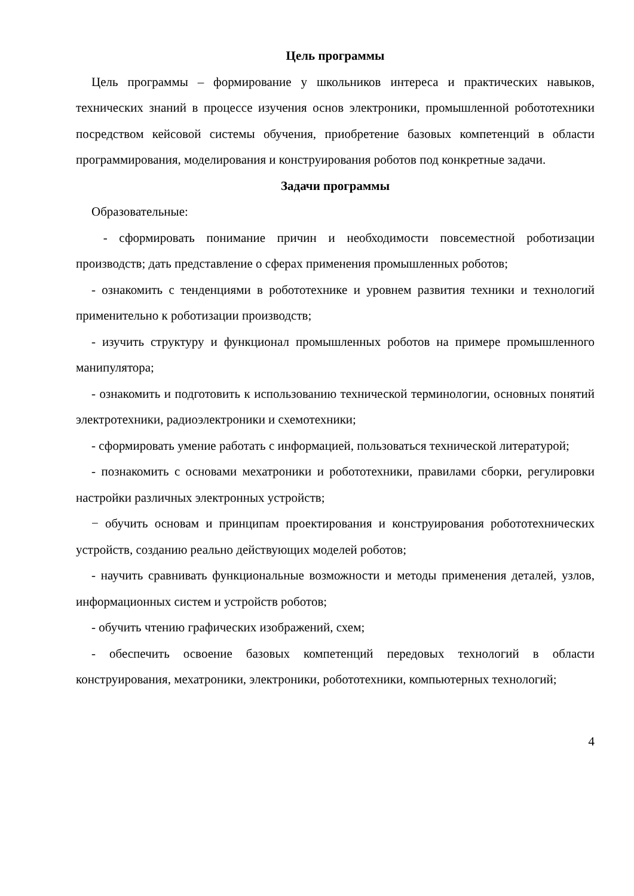Цель программы
Цель программы – формирование у школьников интереса и практических навыков, технических знаний в процессе изучения основ электроники, промышленной робототехники посредством кейсовой системы обучения, приобретение базовых компетенций в области программирования, моделирования и конструирования роботов под конкретные задачи.
Задачи программы
Образовательные:
- сформировать понимание причин и необходимости повсеместной роботизации производств; дать представление о сферах применения промышленных роботов;
- ознакомить с тенденциями в робототехнике и уровнем развития техники и технологий применительно к роботизации производств;
- изучить структуру и функционал промышленных роботов на примере промышленного манипулятора;
- ознакомить и подготовить к использованию технической терминологии, основных понятий электротехники, радиоэлектроники и схемотехники;
- сформировать умение работать с информацией, пользоваться технической литературой;
- познакомить с основами мехатроники и робототехники, правилами сборки, регулировки настройки различных электронных устройств;
− обучить основам и принципам проектирования и конструирования робототехнических устройств, созданию реально действующих моделей роботов;
- научить сравнивать функциональные возможности и методы применения деталей, узлов, информационных систем и устройств роботов;
- обучить чтению графических изображений, схем;
- обеспечить освоение базовых компетенций передовых технологий в области конструирования, мехатроники, электроники, робототехники, компьютерных технологий;
4